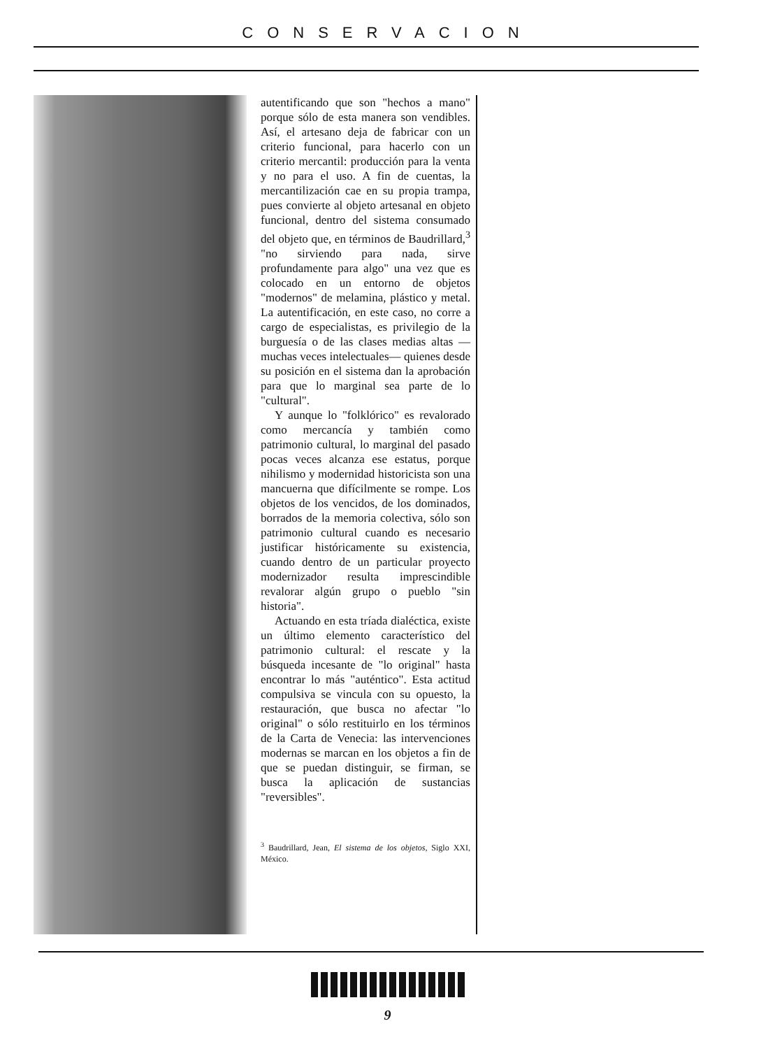CONSERVACION
autentificando que son "hechos a mano" porque sólo de esta manera son vendibles. Así, el artesano deja de fabricar con un criterio funcional, para hacerlo con un criterio mercantil: producción para la venta y no para el uso. A fin de cuentas, la mercantilización cae en su propia trampa, pues convierte al objeto artesanal en objeto funcional, dentro del sistema consumado del objeto que, en términos de Baudrillard,<sup>3</sup> "no sirviendo para nada, sirve profundamente para algo" una vez que es colocado en un entorno de objetos "modernos" de melamina, plástico y metal. La autentificación, en este caso, no corre a cargo de especialistas, es privilegio de la burguesía o de las clases medias altas —muchas veces intelectuales— quienes desde su posición en el sistema dan la aprobación para que lo marginal sea parte de lo "cultural".
Y aunque lo "folklórico" es revalorado como mercancía y también como patrimonio cultural, lo marginal del pasado pocas veces alcanza ese estatus, porque nihilismo y modernidad historicista son una mancuerna que difícilmente se rompe. Los objetos de los vencidos, de los dominados, borrados de la memoria colectiva, sólo son patrimonio cultural cuando es necesario justificar históricamente su existencia, cuando dentro de un particular proyecto modernizador resulta imprescindible revalorar algún grupo o pueblo "sin historia".
Actuando en esta tríada dialéctica, existe un último elemento característico del patrimonio cultural: el rescate y la búsqueda incesante de "lo original" hasta encontrar lo más "auténtico". Esta actitud compulsiva se vincula con su opuesto, la restauración, que busca no afectar "lo original" o sólo restituirlo en los términos de la Carta de Venecia: las intervenciones modernas se marcan en los objetos a fin de que se puedan distinguir, se firman, se busca la aplicación de sustancias "reversibles".
<sup>3</sup> Baudrillard, Jean, El sistema de los objetos, Siglo XXI, México.
9